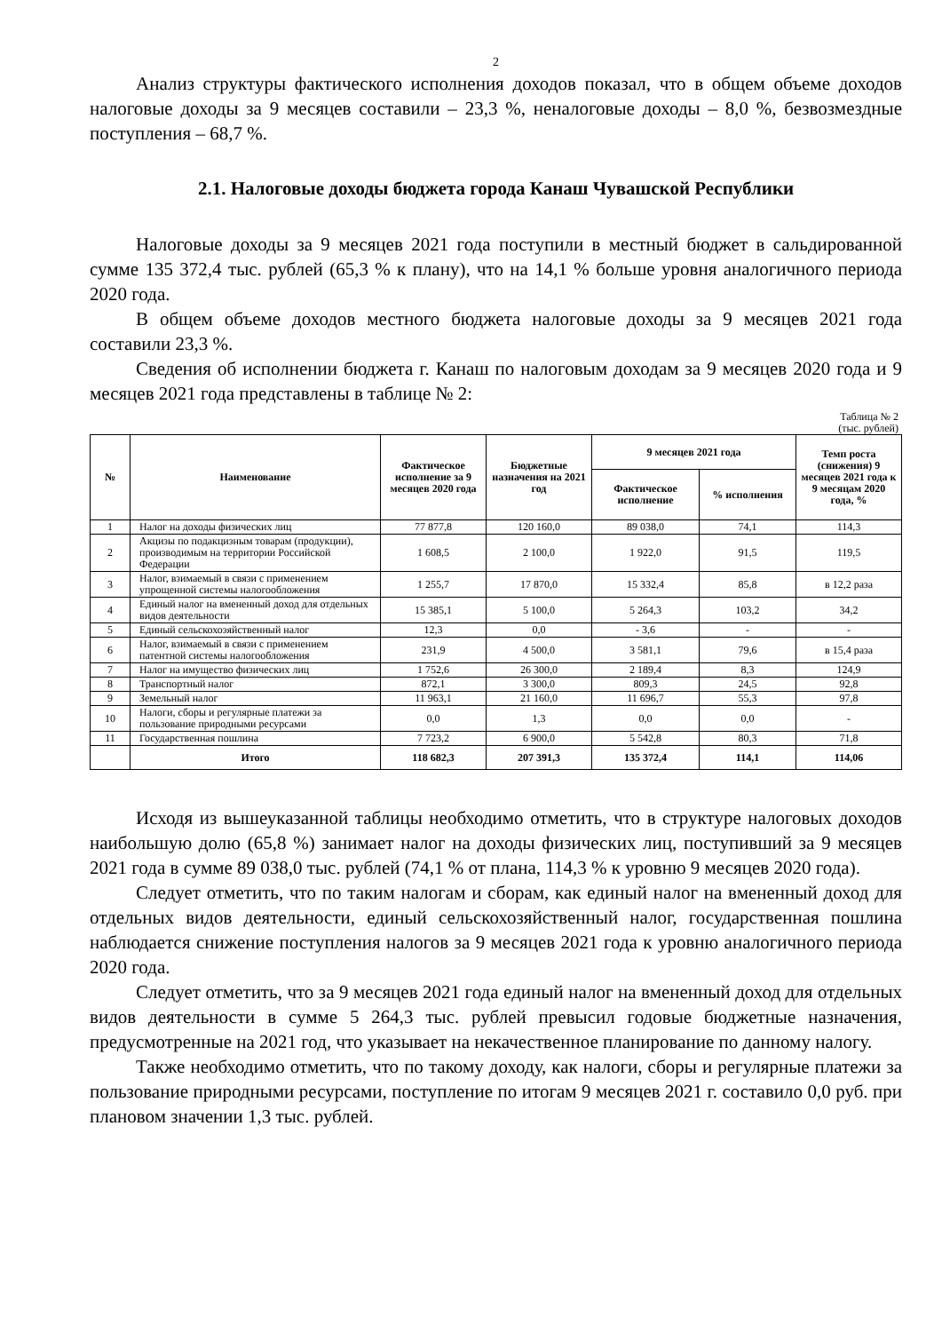2
Анализ структуры фактического исполнения доходов показал, что в общем объеме доходов налоговые доходы за 9 месяцев составили – 23,3 %, неналоговые доходы – 8,0 %, безвозмездные поступления – 68,7 %.
2.1. Налоговые доходы бюджета города Канаш Чувашской Республики
Налоговые доходы за 9 месяцев 2021 года поступили в местный бюджет в сальдированной сумме 135 372,4 тыс. рублей (65,3 % к плану), что на 14,1 % больше уровня аналогичного периода 2020 года.
В общем объеме доходов местного бюджета налоговые доходы за 9 месяцев 2021 года составили 23,3 %.
Сведения об исполнении бюджета г. Канаш по налоговым доходам за 9 месяцев 2020 года и 9 месяцев 2021 года представлены в таблице № 2:
Таблица № 2
(тыс. рублей)
| № | Наименование | Фактическое исполнение за 9 месяцев 2020 года | Бюджетные назначения на 2021 год | 9 месяцев 2021 года | | Темп роста (снижения) 9 месяцев 2021 года к 9 месяцам 2020 года, % |
| --- | --- | --- | --- | --- | --- | --- |
| | | | | Фактическое исполнение | % исполнения | |
| 1 | Налог на доходы физических лиц | 77 877,8 | 120 160,0 | 89 038,0 | 74,1 | 114,3 |
| 2 | Акцизы по подакцизным товарам (продукции), производимым на территории Российской Федерации | 1 608,5 | 2 100,0 | 1 922,0 | 91,5 | 119,5 |
| 3 | Налог, взимаемый в связи с применением упрощенной системы налогообложения | 1 255,7 | 17 870,0 | 15 332,4 | 85,8 | в 12,2 раза |
| 4 | Единый налог на вмененный доход для отдельных видов деятельности | 15 385,1 | 5 100,0 | 5 264,3 | 103,2 | 34,2 |
| 5 | Единый сельскохозяйственный налог | 12,3 | 0,0 | - 3,6 | - | - |
| 6 | Налог, взимаемый в связи с применением патентной системы налогообложения | 231,9 | 4 500,0 | 3 581,1 | 79,6 | в 15,4 раза |
| 7 | Налог на имущество физических лиц | 1 752,6 | 26 300,0 | 2 189,4 | 8,3 | 124,9 |
| 8 | Транспортный налог | 872,1 | 3 300,0 | 809,3 | 24,5 | 92,8 |
| 9 | Земельный налог | 11 963,1 | 21 160,0 | 11 696,7 | 55,3 | 97,8 |
| 10 | Налоги, сборы и регулярные платежи за пользование природными ресурсами | 0,0 | 1,3 | 0,0 | 0,0 | - |
| 11 | Государственная пошлина | 7 723,2 | 6 900,0 | 5 542,8 | 80,3 | 71,8 |
| | Итого | 118 682,3 | 207 391,3 | 135 372,4 | 114,1 | 114,06 |
Исходя из вышеуказанной таблицы необходимо отметить, что в структуре налоговых доходов наибольшую долю (65,8 %) занимает налог на доходы физических лиц, поступивший за 9 месяцев 2021 года в сумме 89 038,0 тыс. рублей (74,1 % от плана, 114,3 % к уровню 9 месяцев 2020 года).
Следует отметить, что по таким налогам и сборам, как единый налог на вмененный доход для отдельных видов деятельности, единый сельскохозяйственный налог, государственная пошлина наблюдается снижение поступления налогов за 9 месяцев 2021 года к уровню аналогичного периода 2020 года.
Следует отметить, что за 9 месяцев 2021 года единый налог на вмененный доход для отдельных видов деятельности в сумме 5 264,3 тыс. рублей превысил годовые бюджетные назначения, предусмотренные на 2021 год, что указывает на некачественное планирование по данному налогу.
Также необходимо отметить, что по такому доходу, как налоги, сборы и регулярные платежи за пользование природными ресурсами, поступление по итогам 9 месяцев 2021 г. составило 0,0 руб. при плановом значении 1,3 тыс. рублей.